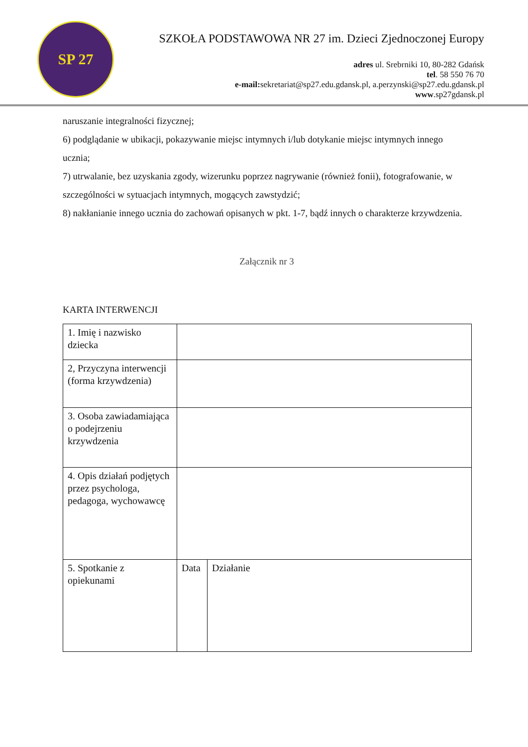SP 27
SZKOŁA PODSTAWOWA NR 27 im. Dzieci Zjednoczonej Europy
adres ul. Srebrniki 10, 80-282 Gdańsk
tel. 58 550 76 70
e-mail: sekretariat@sp27.edu.gdansk.pl, a.perzynski@sp27.edu.gdansk.pl
www.sp27gdansk.pl
naruszanie integralności fizycznej;
6) podglądanie w ubikacji, pokazywanie miejsc intymnych i/lub dotykanie miejsc intymnych innego ucznia;
7) utrwalanie, bez uzyskania zgody, wizerunku poprzez nagrywanie (również fonii), fotografowanie, w szczególności w sytuacjach intymnych, mogących zawstydzić;
8) nakłanianie innego ucznia do zachowań opisanych w pkt. 1-7, bądź innych o charakterze krzywdzenia.
Załącznik nr 3
KARTA INTERWENCJI
| 1. Imię i nazwisko dziecka | | |
| 2, Przyczyna interwencji (forma krzywdzenia) | | |
| 3. Osoba zawiadamiająca o podejrzeniu krzywdzenia | | |
| 4. Opis działań podjętych przez psychologa, pedagoga, wychowawcę | | |
| 5. Spotkanie z opiekunami | Data | Działanie |